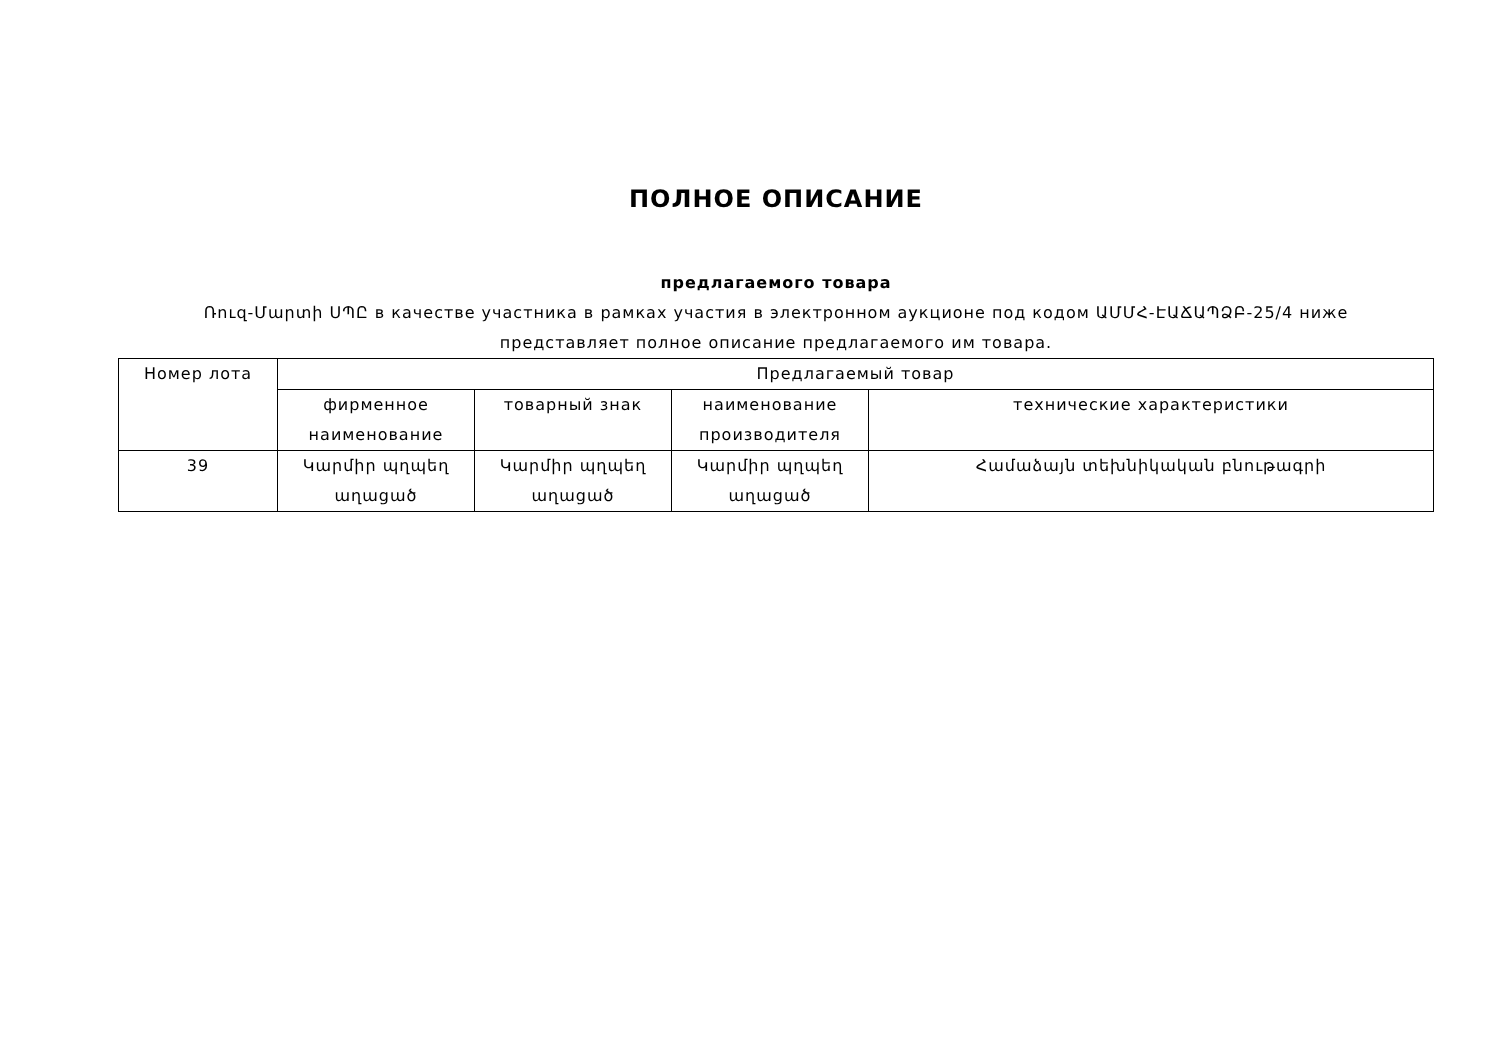ПОЛНОЕ ОПИСАНИЕ
предлагаемого товара
Ռուզ-Մարտի ՍՊԸ в качестве участника в рамках участия в электронном аукционе под кодом ԱՄՄՀ-ԷԱՃԱՊՁԲ-25/4 ниже представляет полное описание предлагаемого им товара.
| Номер лота | Предлагаемый товар | | | |
| --- | --- | --- | --- | --- |
| | фирменное наименование | товарный знак | наименование производителя | технические характеристики |
| 39 | Կարմիր պղպեղ աղացած | Կարմիր պղպեղ աղացած | Կարմիր պղպեղ աղացած | Համաձայն տեխնիկական բնութագրի |